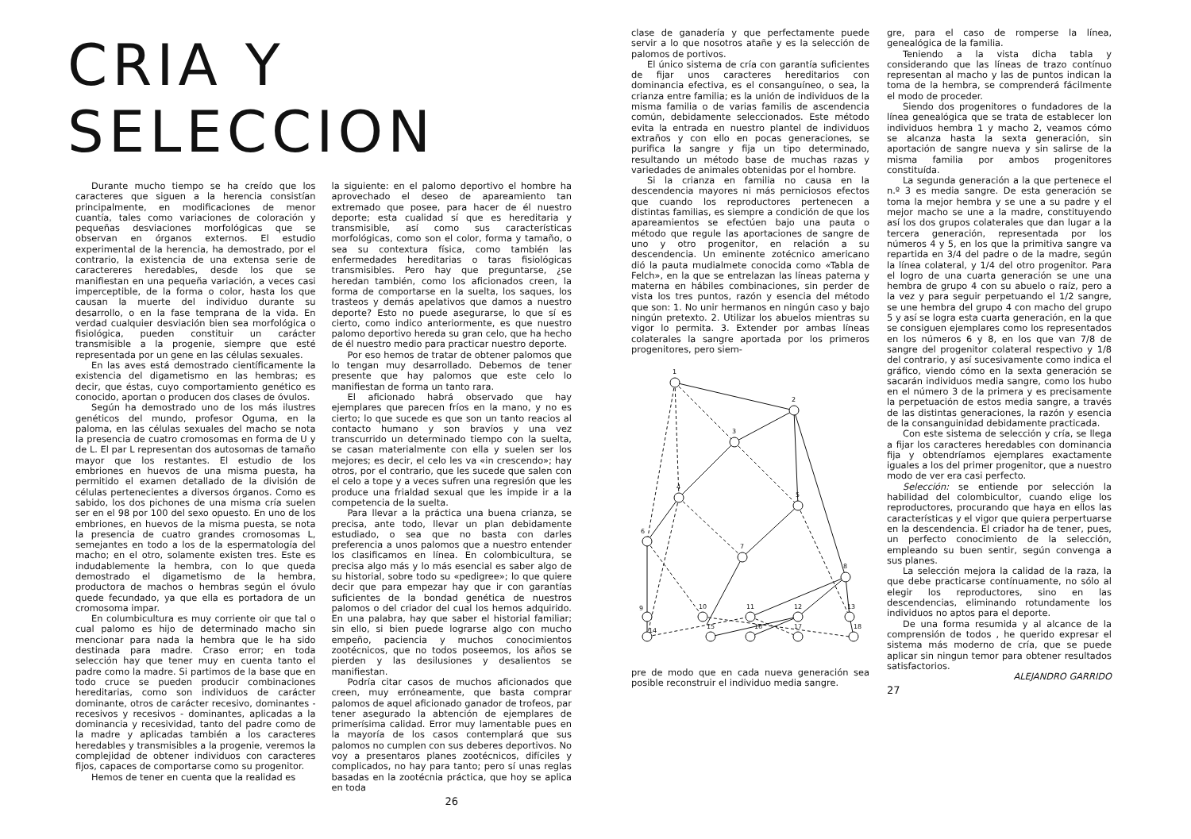CRIA Y SELECCION
Durante mucho tiempo se ha creído que los caracteres que siguen a la herencia consistían principalmente, en modificaciones de menor cuantía, tales como variaciones de coloración y pequeñas desviaciones morfológicas que se observan en órganos externos. El estudio experimental de la herencia, ha demostrado, por el contrario, la existencia de una extensa serie de caractereres heredables, desde los que se manifiestan en una pequeña variación, a veces casi imperceptible, de la forma o color, hasta los que causan la muerte del individuo durante su desarrollo, o en la fase temprana de la vida. En verdad cualquier desviación bien sea morfológica o fisiológica, pueden constituir un carácter transmisible a la progenie, siempre que esté representada por un gene en las células sexuales.
En las aves está demostrado científicamente la existencia del digametismo en las hembras; es decir, que éstas, cuyo comportamiento genético es conocido, aportan o producen dos clases de óvulos.
Según ha demostrado uno de los más ilustres genéticos del mundo, profesor Oguma, en la paloma, en las células sexuales del macho se nota la presencia de cuatro cromosomas en forma de U y de L. El par L representan dos autosomas de tamaño mayor que los restantes. El estudio de los embriones en huevos de una misma puesta, ha permitido el examen detallado de la división de células pertenecientes a diversos órganos. Como es sabido, los dos pichones de una misma cría suelen ser en el 98 por 100 del sexo opuesto. En uno de los embriones, en huevos de la misma puesta, se nota la presencia de cuatro grandes cromosomas L, semejantes en todo a los de la espermatología del macho; en el otro, solamente existen tres. Este es indudablemente la hembra, con lo que queda demostrado el digametismo de la hembra, productora de machos o hembras según el óvulo quede fecundado, ya que ella es portadora de un cromosoma impar.
En columbicultura es muy corriente oir que tal o cual palomo es hijo de determinado macho sin mencionar para nada la hembra que le ha sido destinada para madre. Craso error; en toda selección hay que tener muy en cuenta tanto el padre como la madre. Si partimos de la base que en todo cruce se pueden producir combinaciones hereditarias, como son individuos de carácter dominante, otros de carácter recesivo, dominantes - recesivos y recesivos - dominantes, aplicadas a la dominancia y recesividad, tanto del padre como de la madre y aplicadas también a los caracteres heredables y transmisibles a la progenie, veremos la complejidad de obtener individuos con caracteres fijos, capaces de comportarse como su progenitor.
Hemos de tener en cuenta que la realidad es
la siguiente: en el palomo deportivo el hombre ha aprovechado el deseo de apareamiento tan extremado que posee, para hacer de él nuestro deporte; esta cualidad sí que es hereditaria y transmisible, así como sus características morfológicas, como son el color, forma y tamaño, o sea su contextura física, como también las enfermedades hereditarias o taras fisiológicas transmisibles. Pero hay que preguntarse, ¿se heredan también, como los aficionados creen, la forma de comportarse en la suelta, los saques, los trasteos y demás apelativos que damos a nuestro deporte? Esto no puede asegurarse, lo que sí es cierto, como indico anteriormente, es que nuestro palomo deportivo hereda su gran celo, que ha hecho de él nuestro medio para practicar nuestro deporte.
Por eso hemos de tratar de obtener palomos que lo tengan muy desarrollado. Debemos de tener presente que hay palomos que este celo lo manifiestan de forma un tanto rara.
El aficionado habrá observado que hay ejemplares que parecen fríos en la mano, y no es cierto; lo que sucede es que son un tanto reacios al contacto humano y son bravíos y una vez transcurrido un determinado tiempo con la suelta, se casan materialmente con ella y suelen ser los mejores; es decir, el celo les va «in crescendo»; hay otros, por el contrario, que les sucede que salen con el celo a tope y a veces sufren una regresión que les produce una frialdad sexual que les impide ir a la competencia de la suelta.
Para llevar a la práctica una buena crianza, se precisa, ante todo, llevar un plan debidamente estudiado, o sea que no basta con darles preferencia a unos palomos que a nuestro entender los clasificamos en línea. En colombicultura, se precisa algo más y lo más esencial es saber algo de su historial, sobre todo su «pedigree»; lo que quiere decir que para empezar hay que ir con garantías suficientes de la bondad genética de nuestros palomos o del criador del cual los hemos adquirido. En una palabra, hay que saber el historial familiar; sin ello, si bien puede lograrse algo con mucho empeño, paciencia y muchos conocimientos zootécnicos, que no todos poseemos, los años se pierden y las desilusiones y desalientos se manifiestan.
Podría citar casos de muchos aficionados que creen, muy erróneamente, que basta comprar palomos de aquel aficionado ganador de trofeos, par tener asegurado la abtención de ejemplares de primerísima calidad. Error muy lamentable pues en la mayoría de los casos contemplará que sus palomos no cumplen con sus deberes deportivos. No voy a presentaros planes zootécnicos, difíciles y complicados, no hay para tanto; pero sí unas reglas basadas en la zootécnia práctica, que hoy se aplica en toda
26
clase de ganadería y que perfectamente puede servir a lo que nosotros atañe y es la selección de palomos de portivos.
El único sistema de cría con garantía suficientes de fijar unos caracteres hereditarios con dominancia efectiva, es el consanguíneo, o sea, la crianza entre familia; es la unión de individuos de la misma familia o de varias familis de ascendencia común, debidamente seleccionados. Este método evita la entrada en nuestro plantel de individuos extraños y con ello en pocas generaciones, se purifica la sangre y fija un tipo determinado, resultando un método base de muchas razas y variedades de animales obtenidas por el hombre.
Si la crianza en familia no causa en la descendencia mayores ni más perniciosos efectos que cuando los reproductores pertenecen a distintas familias, es siempre a condición de que los apareamientos se efectúen bajo una pauta o método que regule las aportaciones de sangre de uno y otro progenitor, en relación a su descendencia. Un eminente zotécnico americano dió la pauta mudialmete conocida como «Tabla de Felch», en la que se entrelazan las líneas paterna y materna en hábiles combinaciones, sin perder de vista los tres puntos, razón y esencia del método que son: 1. No unir hermanos en ningún caso y bajo ningún pretexto. 2. Utilizar los abuelos mientras su vigor lo permita. 3. Extender por ambas líneas colaterales la sangre aportada por los primeros progenitores, pero siem-
1
2
3
4
5
6
7
8
9
10
11
12
13
14
15
16
17
18
pre de modo que en cada nueva generación sea posible reconstruir el individuo media sangre.
gre, para el caso de romperse la línea, genealógica de la familia.
Teniendo a la vista dicha tabla y considerando que las líneas de trazo contínuo representan al macho y las de puntos indican la toma de la hembra, se comprenderá fácilmente el modo de proceder.
Siendo dos progenitores o fundadores de la línea genealógica que se trata de establecer lon individuos hembra 1 y macho 2, veamos cómo se alcanza hasta la sexta generación, sin aportación de sangre nueva y sin salirse de la misma familia por ambos progenitores constituída.
La segunda generación a la que pertenece el n.º 3 es media sangre. De esta generación se toma la mejor hembra y se une a su padre y el mejor macho se une a la madre, constituyendo así los dos grupos colaterales que dan lugar a la tercera generación, representada por los números 4 y 5, en los que la primitiva sangre va repartida en 3/4 del padre o de la madre, según la línea colateral, y 1/4 del otro progenitor. Para el logro de una cuarta generación se une una hembra de grupo 4 con su abuelo o raíz, pero a la vez y para seguir perpetuando el 1/2 sangre, se une hembra del grupo 4 con macho del grupo 5 y así se logra esta cuarta generación, en la que se consiguen ejemplares como los representados en los números 6 y 8, en los que van 7/8 de sangre del progenitor colateral respectivo y 1/8 del contrario, y así sucesivamente como indica el gráfico, viendo cómo en la sexta generación se sacarán individuos media sangre, como los hubo en el número 3 de la primera y es precisamente la perpetuación de estos media sangre, a través de las distintas generaciones, la razón y esencia de la consanguinidad debidamente practicada.
Con este sistema de selección y cría, se llega a fijar los caracteres heredables con dominancia fija y obtendríamos ejemplares exactamente iguales a los del primer progenitor, que a nuestro modo de ver era casi perfecto.
Selección: se entiende por selección la habilidad del colombicultor, cuando elige los reproductores, procurando que haya en ellos las características y el vigor que quiera perpertuarse en la descendencia. El criador ha de tener, pues, un perfecto conocimiento de la selección, empleando su buen sentir, según convenga a sus planes.
La selección mejora la calidad de la raza, la que debe practicarse contínuamente, no sólo al elegir los reproductores, sino en las descendencias, eliminando rotundamente los individuos no aptos para el deporte.
De una forma resumida y al alcance de la comprensión de todos , he querido expresar el sistema más moderno de cría, que se puede aplicar sin ningun temor para obtener resultados satisfactorios.
ALEJANDRO GARRIDO
27